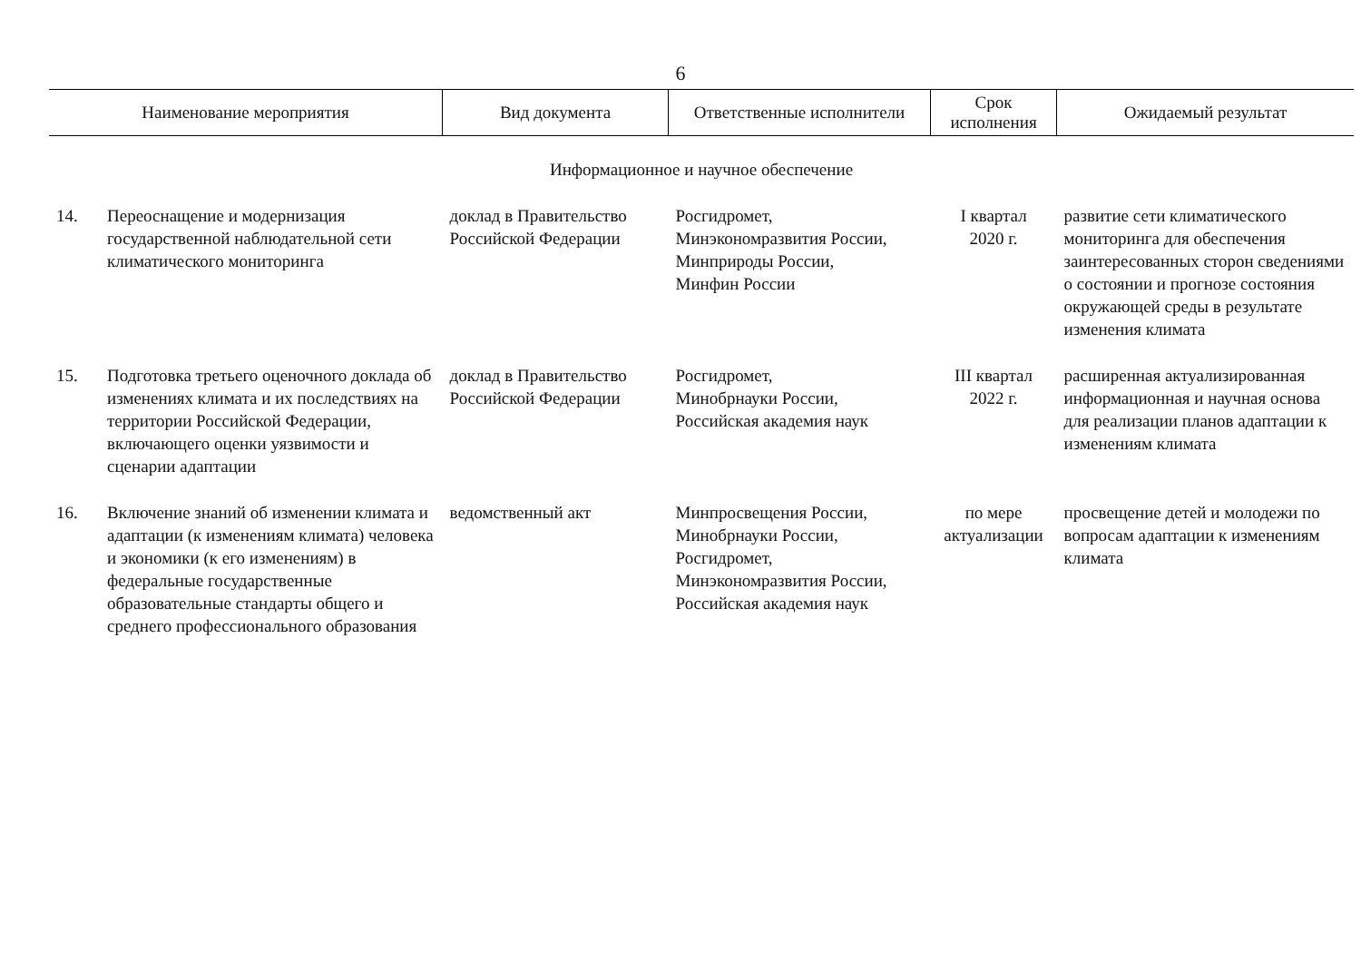6
| Наименование мероприятия | | Вид документа | Ответственные исполнители | Срок исполнения | Ожидаемый результат |
| --- | --- | --- | --- | --- | --- |
| Информационное и научное обеспечение | | | | | |
| 14. | Переоснащение и модернизация государственной наблюдательной сети климатического мониторинга | доклад в Правительство Российской Федерации | Росгидромет, Минэкономразвития России, Минприроды России, Минфин России | I квартал 2020 г. | развитие сети климатического мониторинга для обеспечения заинтересованных сторон сведениями о состоянии и прогнозе состояния окружающей среды в результате изменения климата |
| 15. | Подготовка третьего оценочного доклада об изменениях климата и их последствиях на территории Российской Федерации, включающего оценки уязвимости и сценарии адаптации | доклад в Правительство Российской Федерации | Росгидромет, Минобрнауки России, Российская академия наук | III квартал 2022 г. | расширенная актуализированная информационная и научная основа для реализации планов адаптации к изменениям климата |
| 16. | Включение знаний об изменении климата и адаптации (к изменениям климата) человека и экономики (к его изменениям) в федеральные государственные образовательные стандарты общего и среднего профессионального образования | ведомственный акт | Минпросвещения России, Минобрнауки России, Росгидромет, Минэкономразвития России, Российская академия наук | по мере актуализации | просвещение детей и молодежи по вопросам адаптации к изменениям климата |